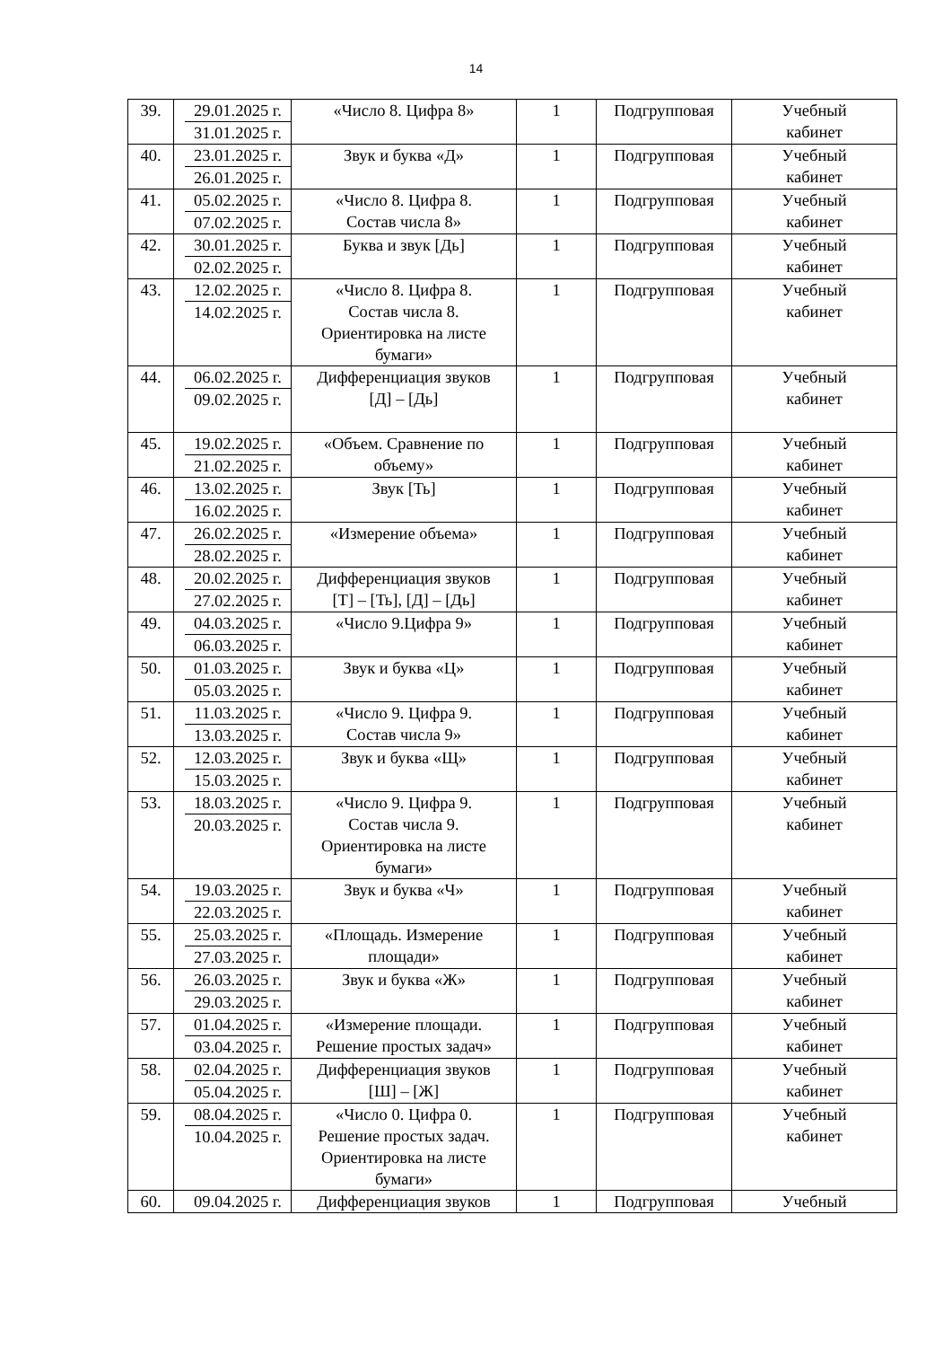14
| 39. | 29.01.2025 г. 31.01.2025 г. | «Число 8. Цифра 8» | 1 | Подгрупповая | Учебный кабинет |
| 40. | 23.01.2025 г. 26.01.2025 г. | Звук и буква «Д» | 1 | Подгрупповая | Учебный кабинет |
| 41. | 05.02.2025 г. 07.02.2025 г. | «Число 8. Цифра 8. Состав числа 8» | 1 | Подгрупповая | Учебный кабинет |
| 42. | 30.01.2025 г. 02.02.2025 г. | Буква и звук [Дь] | 1 | Подгрупповая | Учебный кабинет |
| 43. | 12.02.2025 г. 14.02.2025 г. | «Число 8. Цифра 8. Состав числа 8. Ориентировка на листе бумаги» | 1 | Подгрупповая | Учебный кабинет |
| 44. | 06.02.2025 г. 09.02.2025 г. | Дифференциация звуков [Д] – [Дь] | 1 | Подгрупповая | Учебный кабинет |
| 45. | 19.02.2025 г. 21.02.2025 г. | «Объем. Сравнение по объему» | 1 | Подгрупповая | Учебный кабинет |
| 46. | 13.02.2025 г. 16.02.2025 г. | Звук [Ть] | 1 | Подгрупповая | Учебный кабинет |
| 47. | 26.02.2025 г. 28.02.2025 г. | «Измерение объема» | 1 | Подгрупповая | Учебный кабинет |
| 48. | 20.02.2025 г. 27.02.2025 г. | Дифференциация звуков [Т] – [Ть], [Д] – [Дь] | 1 | Подгрупповая | Учебный кабинет |
| 49. | 04.03.2025 г. 06.03.2025 г. | «Число 9.Цифра 9» | 1 | Подгрупповая | Учебный кабинет |
| 50. | 01.03.2025 г. 05.03.2025 г. | Звук и буква «Ц» | 1 | Подгрупповая | Учебный кабинет |
| 51. | 11.03.2025 г. 13.03.2025 г. | «Число 9. Цифра 9. Состав числа 9» | 1 | Подгрупповая | Учебный кабинет |
| 52. | 12.03.2025 г. 15.03.2025 г. | Звук и буква «Щ» | 1 | Подгрупповая | Учебный кабинет |
| 53. | 18.03.2025 г. 20.03.2025 г. | «Число 9. Цифра 9. Состав числа 9. Ориентировка на листе бумаги» | 1 | Подгрупповая | Учебный кабинет |
| 54. | 19.03.2025 г. 22.03.2025 г. | Звук и буква «Ч» | 1 | Подгрупповая | Учебный кабинет |
| 55. | 25.03.2025 г. 27.03.2025 г. | «Площадь. Измерение площади» | 1 | Подгрупповая | Учебный кабинет |
| 56. | 26.03.2025 г. 29.03.2025 г. | Звук и буква «Ж» | 1 | Подгрупповая | Учебный кабинет |
| 57. | 01.04.2025 г. 03.04.2025 г. | «Измерение площади. Решение простых задач» | 1 | Подгрупповая | Учебный кабинет |
| 58. | 02.04.2025 г. 05.04.2025 г. | Дифференциация звуков [Ш] – [Ж] | 1 | Подгрупповая | Учебный кабинет |
| 59. | 08.04.2025 г. 10.04.2025 г. | «Число 0. Цифра 0. Решение простых задач. Ориентировка на листе бумаги» | 1 | Подгрупповая | Учебный кабинет |
| 60. | 09.04.2025 г. | Дифференциация звуков | 1 | Подгрупповая | Учебный |